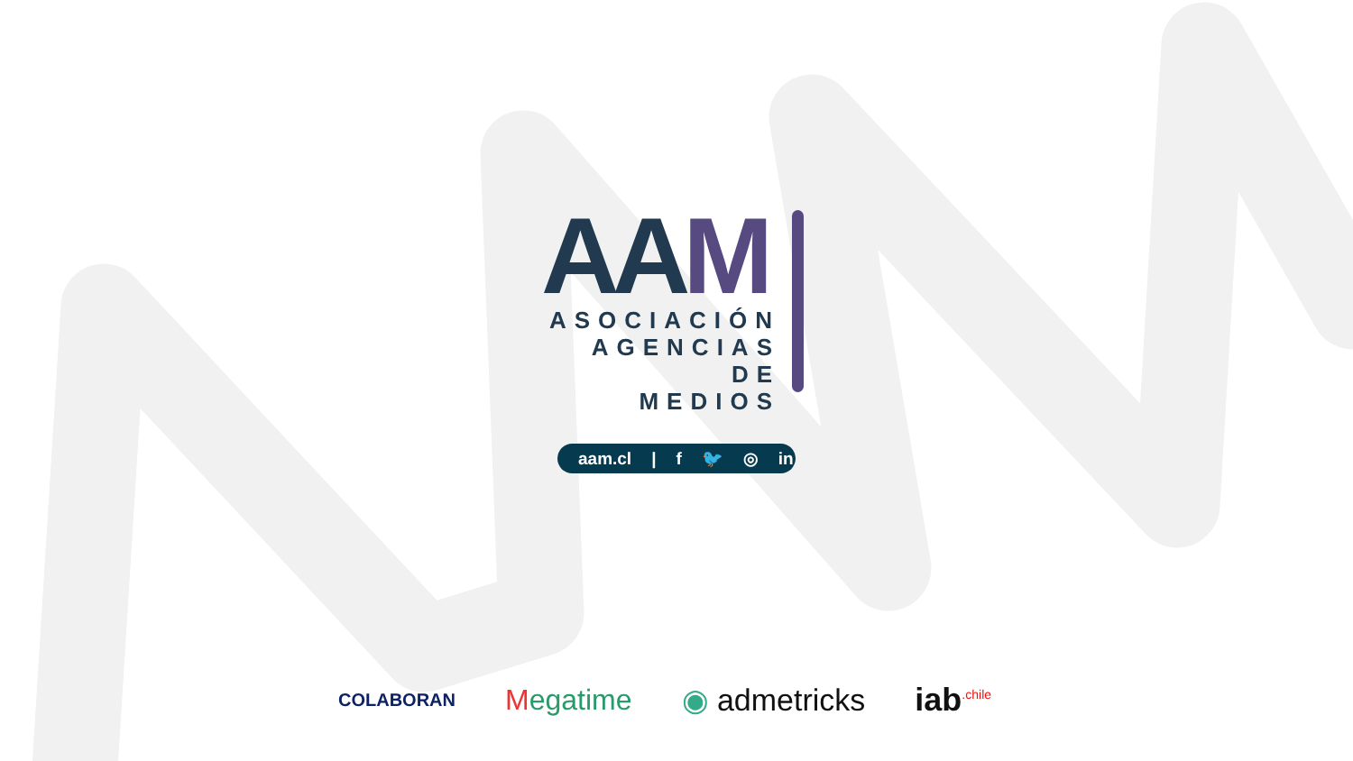AAM
ASOCIACIÓN
AGENCIAS DE
MEDIOS
aam.cl | f 🐦 ◎ in
COLABORAN
Megatime ◉ admetricks iab<sup>.chile</sup>